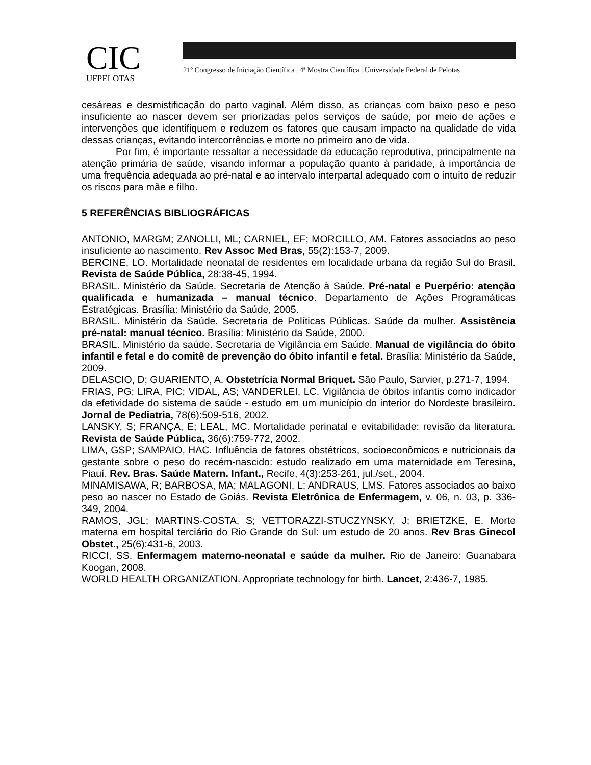CIC
UFPELOTAS
21º Congresso de Iniciação Científica | 4ª Mostra Científica | Universidade Federal de Pelotas
cesáreas e desmistificação do parto vaginal. Além disso, as crianças com baixo peso e peso insuficiente ao nascer devem ser priorizadas pelos serviços de saúde, por meio de ações e intervenções que identifiquem e reduzem os fatores que causam impacto na qualidade de vida dessas crianças, evitando intercorrências e morte no primeiro ano de vida.
Por fim, é importante ressaltar a necessidade da educação reprodutiva, principalmente na atenção primária de saúde, visando informar a população quanto à paridade, à importância de uma frequência adequada ao pré-natal e ao intervalo interpartal adequado com o intuito de reduzir os riscos para mãe e filho.
5 REFERÊNCIAS BIBLIOGRÁFICAS
ANTONIO, MARGM; ZANOLLI, ML; CARNIEL, EF; MORCILLO, AM. Fatores associados ao peso insuficiente ao nascimento. Rev Assoc Med Bras, 55(2):153-7, 2009.
BERCINE, LO. Mortalidade neonatal de residentes em localidade urbana da região Sul do Brasil. Revista de Saúde Pública, 28:38-45, 1994.
BRASIL. Ministério da Saúde. Secretaria de Atenção à Saúde. Pré-natal e Puerpério: atenção qualificada e humanizada – manual técnico. Departamento de Ações Programáticas Estratégicas. Brasília: Ministério da Saúde, 2005.
BRASIL. Ministério da Saúde. Secretaria de Políticas Públicas. Saúde da mulher. Assistência pré-natal: manual técnico. Brasília: Ministério da Saúde, 2000.
BRASIL. Ministério da saúde. Secretaria de Vigilância em Saúde. Manual de vigilância do óbito infantil e fetal e do comitê de prevenção do óbito infantil e fetal. Brasília: Ministério da Saúde, 2009.
DELASCIO, D; GUARIENTO, A. Obstetrícia Normal Briquet. São Paulo, Sarvier, p.271-7, 1994.
FRIAS, PG; LIRA, PIC; VIDAL, AS; VANDERLEI, LC. Vigilância de óbitos infantis como indicador da efetividade do sistema de saúde - estudo em um município do interior do Nordeste brasileiro. Jornal de Pediatria, 78(6):509-516, 2002.
LANSKY, S; FRANÇA, E; LEAL, MC. Mortalidade perinatal e evitabilidade: revisão da literatura. Revista de Saúde Pública, 36(6):759-772, 2002.
LIMA, GSP; SAMPAIO, HAC. Influência de fatores obstétricos, socioeconômicos e nutricionais da gestante sobre o peso do recém-nascido: estudo realizado em uma maternidade em Teresina, Piauí. Rev. Bras. Saúde Matern. Infant., Recife, 4(3):253-261, jul./set., 2004.
MINAMISAWA, R; BARBOSA, MA; MALAGONI, L; ANDRAUS, LMS. Fatores associados ao baixo peso ao nascer no Estado de Goiás. Revista Eletrônica de Enfermagem, v. 06, n. 03, p. 336-349, 2004.
RAMOS, JGL; MARTINS-COSTA, S; VETTORAZZI-STUCZYNSKY, J; BRIETZKE, E. Morte materna em hospital terciário do Rio Grande do Sul: um estudo de 20 anos. Rev Bras Ginecol Obstet., 25(6):431-6, 2003.
RICCI, SS. Enfermagem materno-neonatal e saúde da mulher. Rio de Janeiro: Guanabara Koogan, 2008.
WORLD HEALTH ORGANIZATION. Appropriate technology for birth. Lancet, 2:436-7, 1985.